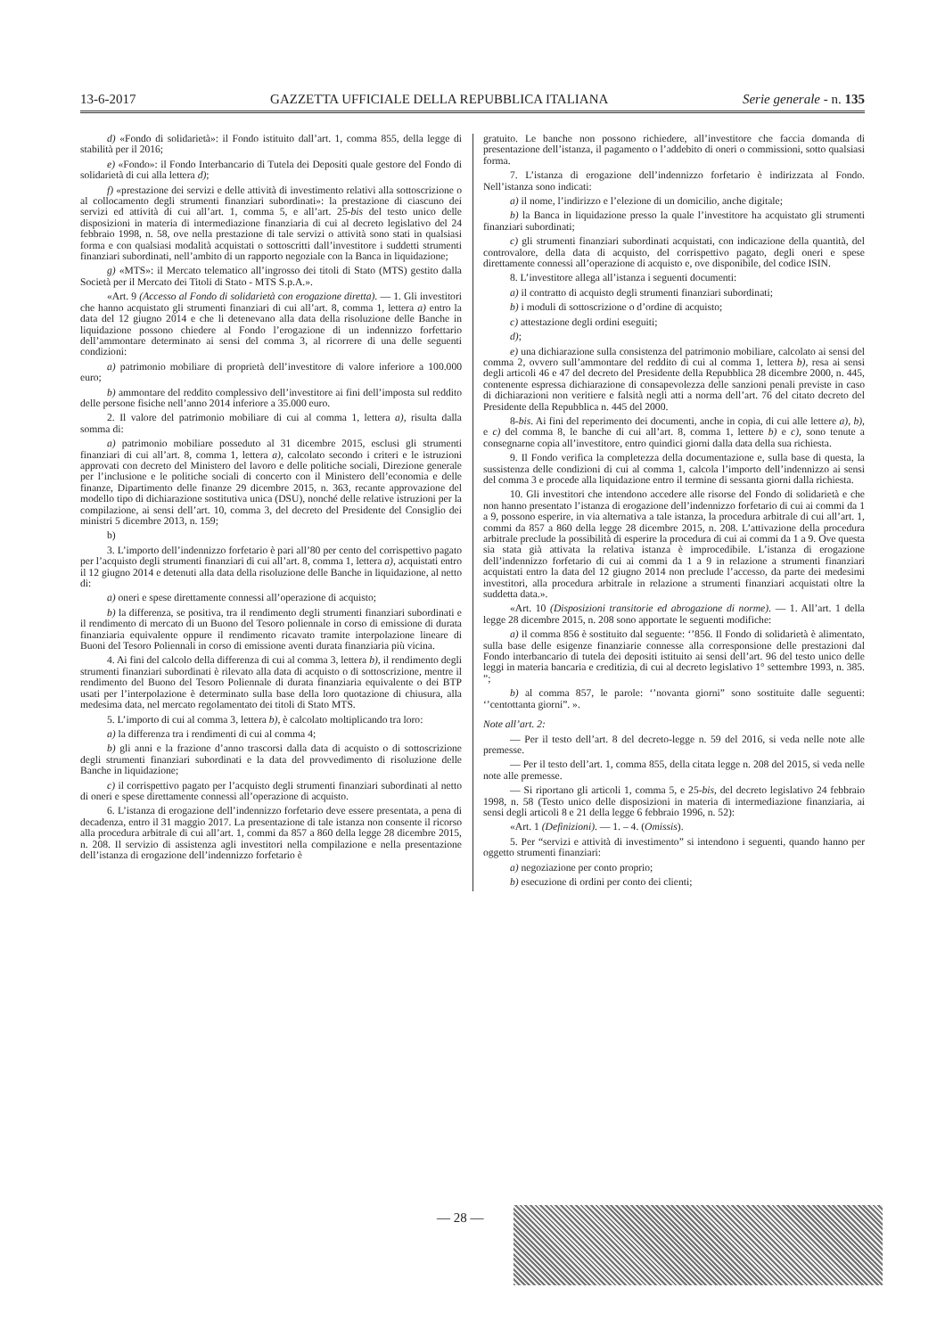13-6-2017 GAZZETTA UFFICIALE DELLA REPUBBLICA ITALIANA Serie generale - n. 135
d) «Fondo di solidarietà»: il Fondo istituito dall’art. 1, comma 855, della legge di stabilità per il 2016;
e) «Fondo»: il Fondo Interbancario di Tutela dei Depositi quale gestore del Fondo di solidarietà di cui alla lettera d);
f) «prestazione dei servizi e delle attività di investimento relativi alla sottoscrizione o al collocamento degli strumenti finanziari subordinati»: la prestazione di ciascuno dei servizi ed attività di cui all’art. 1, comma 5, e all’art. 25-bis del testo unico delle disposizioni in materia di intermediazione finanziaria di cui al decreto legislativo del 24 febbraio 1998, n. 58, ove nella prestazione di tale servizi o attività sono stati in qualsiasi forma e con qualsiasi modalità acquistati o sottoscritti dall’investitore i suddetti strumenti finanziari subordinati, nell’ambito di un rapporto negoziale con la Banca in liquidazione;
g) «MTS»: il Mercato telematico all’ingrosso dei titoli di Stato (MTS) gestito dalla Società per il Mercato dei Titoli di Stato - MTS S.p.A.».
«Art. 9 (Accesso al Fondo di solidarietà con erogazione diretta). — 1. Gli investitori che hanno acquistato gli strumenti finanziari di cui all’art. 8, comma 1, lettera a) entro la data del 12 giugno 2014 e che li detenevano alla data della risoluzione delle Banche in liquidazione possono chiedere al Fondo l’erogazione di un indennizzo forfettario dell’ammontare determinato ai sensi del comma 3, al ricorrere di una delle seguenti condizioni:
a) patrimonio mobiliare di proprietà dell’investitore di valore inferiore a 100.000 euro;
b) ammontare del reddito complessivo dell’investitore ai fini dell’imposta sul reddito delle persone fisiche nell’anno 2014 inferiore a 35.000 euro.
2. Il valore del patrimonio mobiliare di cui al comma 1, lettera a), risulta dalla somma di:
a) patrimonio mobiliare posseduto al 31 dicembre 2015, esclusi gli strumenti finanziari di cui all’art. 8, comma 1, lettera a), calcolato secondo i criteri e le istruzioni approvati con decreto del Ministero del lavoro e delle politiche sociali, Direzione generale per l’inclusione e le politiche sociali di concerto con il Ministero dell’economia e delle finanze, Dipartimento delle finanze 29 dicembre 2015, n. 363, recante approvazione del modello tipo di dichiarazione sostitutiva unica (DSU), nonché delle relative istruzioni per la compilazione, ai sensi dell’art. 10, comma 3, del decreto del Presidente del Consiglio dei ministri 5 dicembre 2013, n. 159;
b)
3. L’importo dell’indennizzo forfetario è pari all’80 per cento del corrispettivo pagato per l’acquisto degli strumenti finanziari di cui all’art. 8, comma 1, lettera a), acquistati entro il 12 giugno 2014 e detenuti alla data della risoluzione delle Banche in liquidazione, al netto di:
a) oneri e spese direttamente connessi all’operazione di acquisto;
b) la differenza, se positiva, tra il rendimento degli strumenti finanziari subordinati e il rendimento di mercato di un Buono del Tesoro poliennale in corso di emissione di durata finanziaria equivalente oppure il rendimento ricavato tramite interpolazione lineare di Buoni del Tesoro Poliennali in corso di emissione aventi durata finanziaria più vicina.
4. Ai fini del calcolo della differenza di cui al comma 3, lettera b), il rendimento degli strumenti finanziari subordinati è rilevato alla data di acquisto o di sottoscrizione, mentre il rendimento del Buono del Tesoro Poliennale di durata finanziaria equivalente o dei BTP usati per l’interpolazione è determinato sulla base della loro quotazione di chiusura, alla medesima data, nel mercato regolamentato dei titoli di Stato MTS.
5. L’importo di cui al comma 3, lettera b), è calcolato moltiplicando tra loro:
a) la differenza tra i rendimenti di cui al comma 4;
b) gli anni e la frazione d’anno trascorsi dalla data di acquisto o di sottoscrizione degli strumenti finanziari subordinati e la data del provvedimento di risoluzione delle Banche in liquidazione;
c) il corrispettivo pagato per l’acquisto degli strumenti finanziari subordinati al netto di oneri e spese direttamente connessi all’operazione di acquisto.
6. L’istanza di erogazione dell’indennizzo forfetario deve essere presentata, a pena di decadenza, entro il 31 maggio 2017. La presentazione di tale istanza non consente il ricorso alla procedura arbitrale di cui all’art. 1, commi da 857 a 860 della legge 28 dicembre 2015, n. 208. Il servizio di assistenza agli investitori nella compilazione e nella presentazione dell’istanza di erogazione dell’indennizzo forfetario è
gratuito. Le banche non possono richiedere, all’investitore che faccia domanda di presentazione dell’istanza, il pagamento o l’addebito di oneri o commissioni, sotto qualsiasi forma.
7. L’istanza di erogazione dell’indennizzo forfetario è indirizzata al Fondo. Nell’istanza sono indicati:
a) il nome, l’indirizzo e l’elezione di un domicilio, anche digitale;
b) la Banca in liquidazione presso la quale l’investitore ha acquistato gli strumenti finanziari subordinati;
c) gli strumenti finanziari subordinati acquistati, con indicazione della quantità, del controvalore, della data di acquisto, del corrispettivo pagato, degli oneri e spese direttamente connessi all’operazione di acquisto e, ove disponibile, del codice ISIN.
8. L’investitore allega all’istanza i seguenti documenti:
a) il contratto di acquisto degli strumenti finanziari subordinati;
b) i moduli di sottoscrizione o d’ordine di acquisto;
c) attestazione degli ordini eseguiti;
d);
e) una dichiarazione sulla consistenza del patrimonio mobiliare, calcolato ai sensi del comma 2, ovvero sull’ammontare del reddito di cui al comma 1, lettera b), resa ai sensi degli articoli 46 e 47 del decreto del Presidente della Repubblica 28 dicembre 2000, n. 445, contenente espressa dichiarazione di consapevolezza delle sanzioni penali previste in caso di dichiarazioni non veritiere e falsità negli atti a norma dell’art. 76 del citato decreto del Presidente della Repubblica n. 445 del 2000.
8-bis. Ai fini del reperimento dei documenti, anche in copia, di cui alle lettere a), b), e c) del comma 8, le banche di cui all’art. 8, comma 1, lettere b) e c), sono tenute a consegnarne copia all’investitore, entro quindici giorni dalla data della sua richiesta.
9. Il Fondo verifica la completezza della documentazione e, sulla base di questa, la sussistenza delle condizioni di cui al comma 1, calcola l’importo dell’indennizzo ai sensi del comma 3 e procede alla liquidazione entro il termine di sessanta giorni dalla richiesta.
10. Gli investitori che intendono accedere alle risorse del Fondo di solidarietà e che non hanno presentato l’istanza di erogazione dell’indennizzo forfetario di cui ai commi da 1 a 9, possono esperire, in via alternativa a tale istanza, la procedura arbitrale di cui all’art. 1, commi da 857 a 860 della legge 28 dicembre 2015, n. 208. L’attivazione della procedura arbitrale preclude la possibilità di esperire la procedura di cui ai commi da 1 a 9. Ove questa sia stata già attivata la relativa istanza è improcedibile. L’istanza di erogazione dell’indennizzo forfetario di cui ai commi da 1 a 9 in relazione a strumenti finanziari acquistati entro la data del 12 giugno 2014 non preclude l’accesso, da parte dei medesimi investitori, alla procedura arbitrale in relazione a strumenti finanziari acquistati oltre la suddetta data.».
«Art. 10 (Disposizioni transitorie ed abrogazione di norme). — 1. All’art. 1 della legge 28 dicembre 2015, n. 208 sono apportate le seguenti modifiche:
a) il comma 856 è sostituito dal seguente: ‘’856. Il Fondo di solidarietà è alimentato, sulla base delle esigenze finanziarie connesse alla corresponsione delle prestazioni dal Fondo interbancario di tutela dei depositi istituito ai sensi dell’art. 96 del testo unico delle leggi in materia bancaria e creditizia, di cui al decreto legislativo 1° settembre 1993, n. 385. ”;
b) al comma 857, le parole: ‘’novanta giorni” sono sostituite dalle seguenti: ‘’centottanta giorni”. ».
Note all’art. 2:
— Per il testo dell’art. 8 del decreto-legge n. 59 del 2016, si veda nelle note alle premesse.
— Per il testo dell’art. 1, comma 855, della citata legge n. 208 del 2015, si veda nelle note alle premesse.
— Si riportano gli articoli 1, comma 5, e 25-bis, del decreto legislativo 24 febbraio 1998, n. 58 (Testo unico delle disposizioni in materia di intermediazione finanziaria, ai sensi degli articoli 8 e 21 della legge 6 febbraio 1996, n. 52):
«Art. 1 (Definizioni). — 1. – 4. (Omissis).
5. Per “servizi e attività di investimento” si intendono i seguenti, quando hanno per oggetto strumenti finanziari:
a) negoziazione per conto proprio;
b) esecuzione di ordini per conto dei clienti;
— 28 —